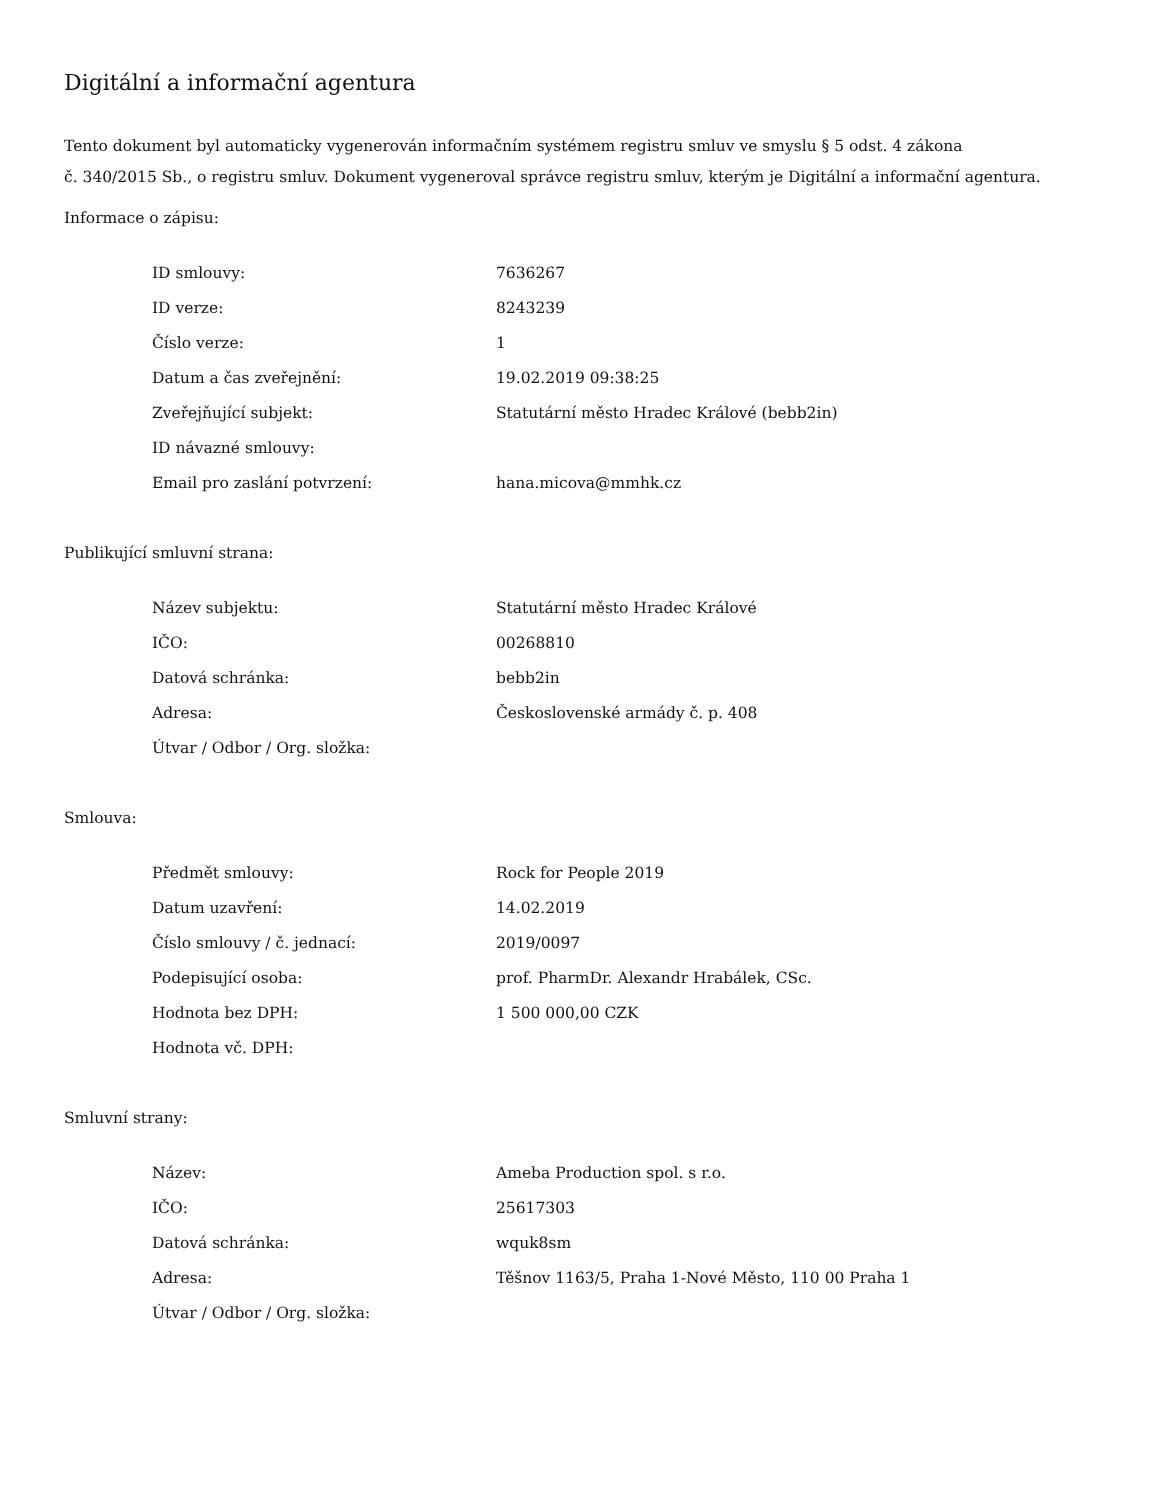Digitální a informační agentura
Tento dokument byl automaticky vygenerován informačním systémem registru smluv ve smyslu § 5 odst. 4 zákona
č. 340/2015 Sb., o registru smluv. Dokument vygeneroval správce registru smluv, kterým je Digitální a informační agentura.
Informace o zápisu:
| ID smlouvy: | 7636267 |
| ID verze: | 8243239 |
| Číslo verze: | 1 |
| Datum a čas zveřejnění: | 19.02.2019 09:38:25 |
| Zveřejňující subjekt: | Statutární město Hradec Králové (bebb2in) |
| ID návazné smlouvy: | |
| Email pro zaslání potvrzení: | hana.micova@mmhk.cz |
Publikující smluvní strana:
| Název subjektu: | Statutární město Hradec Králové |
| IČO: | 00268810 |
| Datová schránka: | bebb2in |
| Adresa: | Československé armády č. p. 408 |
| Útvar / Odbor / Org. složka: | |
Smlouva:
| Předmět smlouvy: | Rock for People 2019 |
| Datum uzavření: | 14.02.2019 |
| Číslo smlouvy / č. jednací: | 2019/0097 |
| Podepisující osoba: | prof. PharmDr. Alexandr Hrabálek, CSc. |
| Hodnota bez DPH: | 1 500 000,00 CZK |
| Hodnota vč. DPH: | |
Smluvní strany:
| Název: | Ameba Production spol. s r.o. |
| IČO: | 25617303 |
| Datová schránka: | wquk8sm |
| Adresa: | Těšnov 1163/5, Praha 1-Nové Město, 110 00 Praha 1 |
| Útvar / Odbor / Org. složka: | |